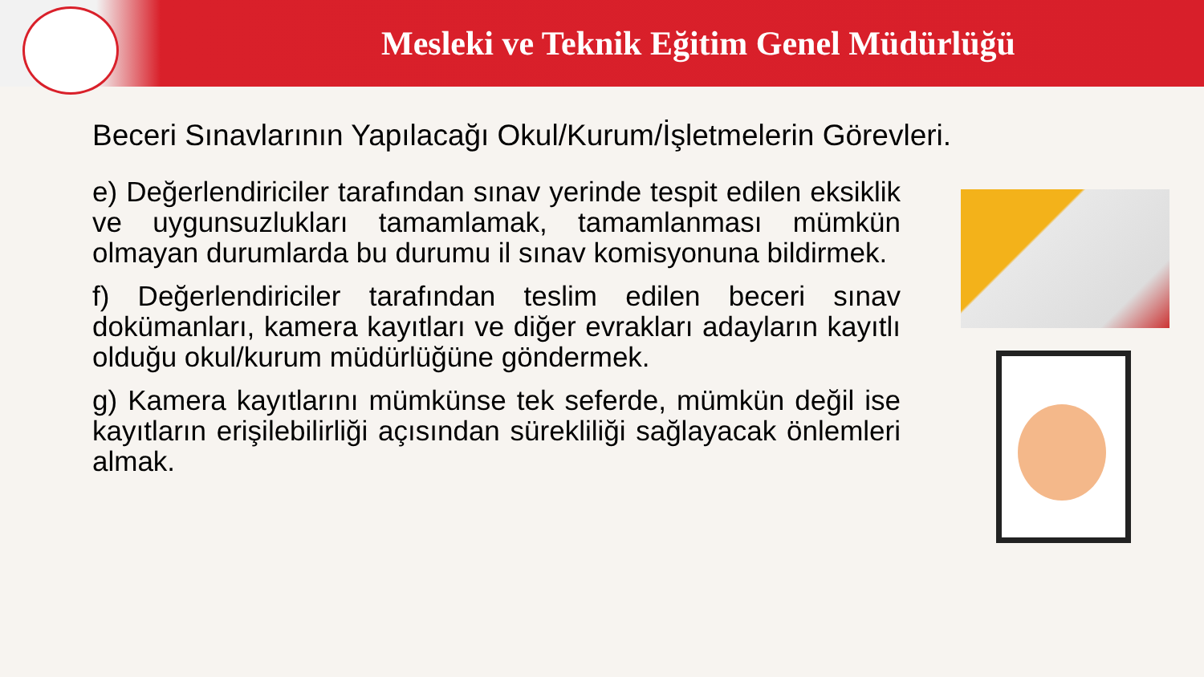Mesleki ve Teknik Eğitim Genel Müdürlüğü
Beceri Sınavlarının Yapılacağı Okul/Kurum/İşletmelerin Görevleri.
e) Değerlendiriciler tarafından sınav yerinde tespit edilen eksiklik ve uygunsuzlukları tamamlamak, tamamlanması mümkün olmayan durumlarda bu durumu il sınav komisyonuna bildirmek.
f) Değerlendiriciler tarafından teslim edilen beceri sınav dokümanları, kamera kayıtları ve diğer evrakları adayların kayıtlı olduğu okul/kurum müdürlüğüne göndermek.
g) Kamera kayıtlarını mümkünse tek seferde, mümkün değil ise kayıtların erişilebilirliği açısından sürekliliği sağlayacak önlemleri almak.